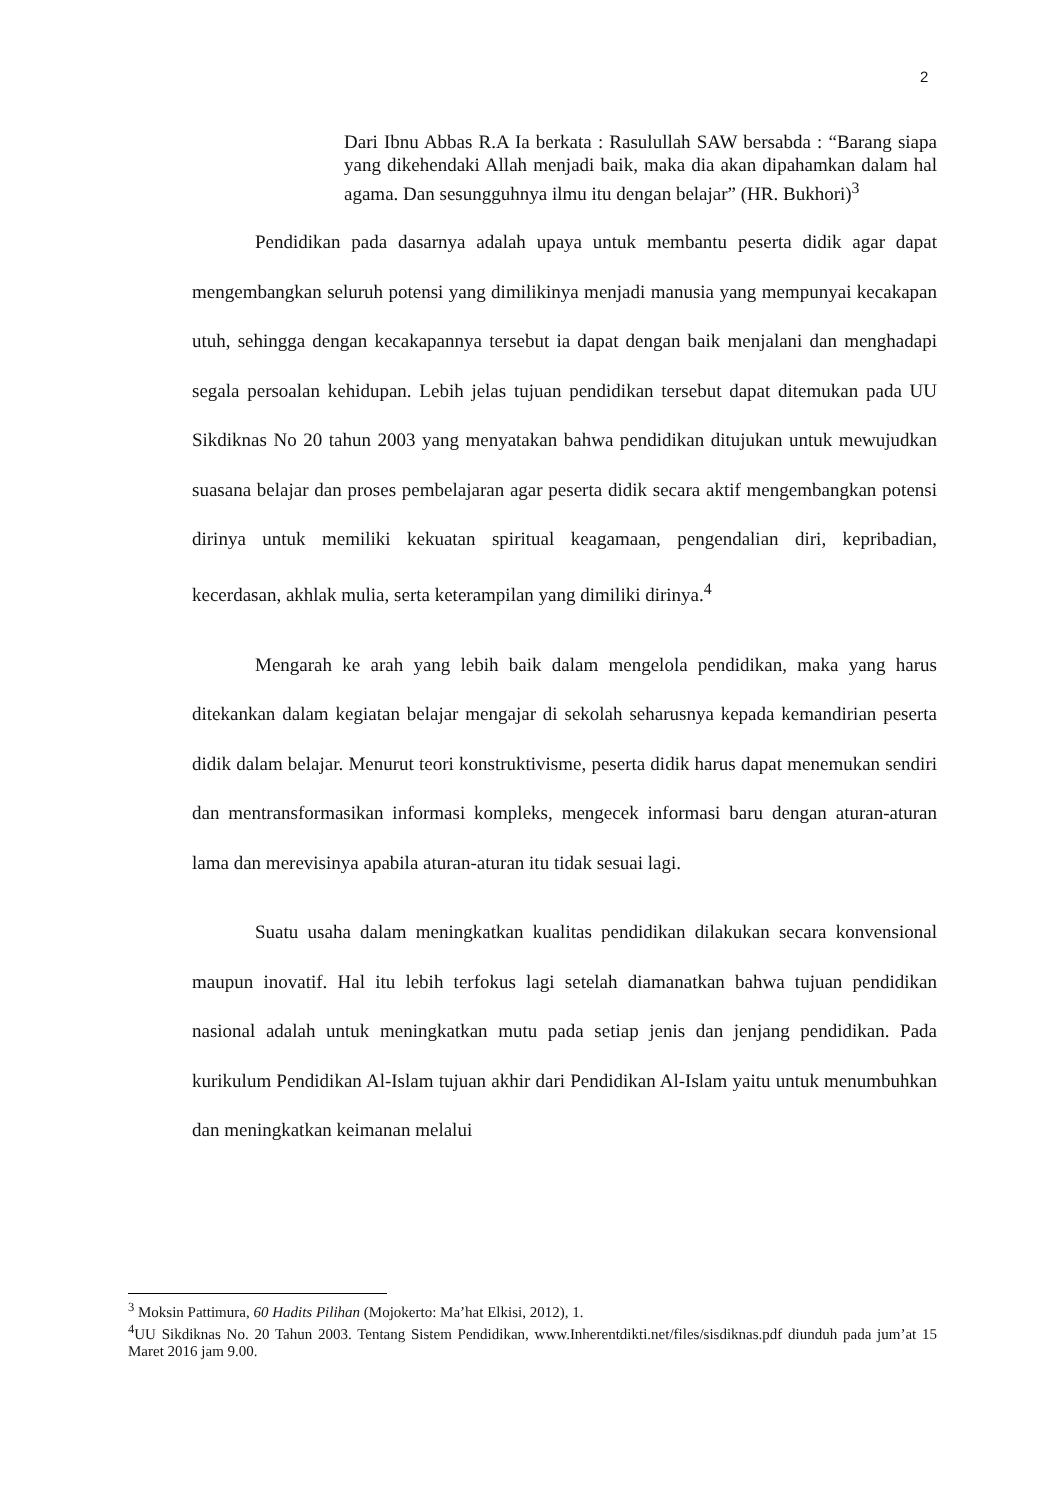2
Dari Ibnu Abbas R.A Ia berkata : Rasulullah SAW bersabda : “Barang siapa yang dikehendaki Allah menjadi baik, maka dia akan dipahamkan dalam hal agama. Dan sesungguhnya ilmu itu dengan belajar” (HR. Bukhori)<sup>3</sup>
Pendidikan pada dasarnya adalah upaya untuk membantu peserta didik agar dapat mengembangkan seluruh potensi yang dimilikinya menjadi manusia yang mempunyai kecakapan utuh, sehingga dengan kecakapannya tersebut ia dapat dengan baik menjalani dan menghadapi segala persoalan kehidupan. Lebih jelas tujuan pendidikan tersebut dapat ditemukan pada UU Sikdiknas No 20 tahun 2003 yang menyatakan bahwa pendidikan ditujukan untuk mewujudkan suasana belajar dan proses pembelajaran agar peserta didik secara aktif mengembangkan potensi dirinya untuk memiliki kekuatan spiritual keagamaan, pengendalian diri, kepribadian, kecerdasan, akhlak mulia, serta keterampilan yang dimiliki dirinya.<sup>4</sup>
Mengarah ke arah yang lebih baik dalam mengelola pendidikan, maka yang harus ditekankan dalam kegiatan belajar mengajar di sekolah seharusnya kepada kemandirian peserta didik dalam belajar. Menurut teori konstruktivisme, peserta didik harus dapat menemukan sendiri dan mentransformasikan informasi kompleks, mengecek informasi baru dengan aturan-aturan lama dan merevisinya apabila aturan-aturan itu tidak sesuai lagi.
Suatu usaha dalam meningkatkan kualitas pendidikan dilakukan secara konvensional maupun inovatif. Hal itu lebih terfokus lagi setelah diamanatkan bahwa tujuan pendidikan nasional adalah untuk meningkatkan mutu pada setiap jenis dan jenjang pendidikan. Pada kurikulum Pendidikan Al-Islam tujuan akhir dari Pendidikan Al-Islam yaitu untuk menumbuhkan dan meningkatkan keimanan melalui
<sup>3</sup> Moksin Pattimura, 60 Hadits Pilihan (Mojokerto: Ma’hat Elkisi, 2012), 1.
<sup>4</sup> UU Sikdiknas No. 20 Tahun 2003. Tentang Sistem Pendidikan, www.Inherentdikti.net/files/sisdiknas.pdf diunduh pada jum’at 15 Maret 2016 jam 9.00.